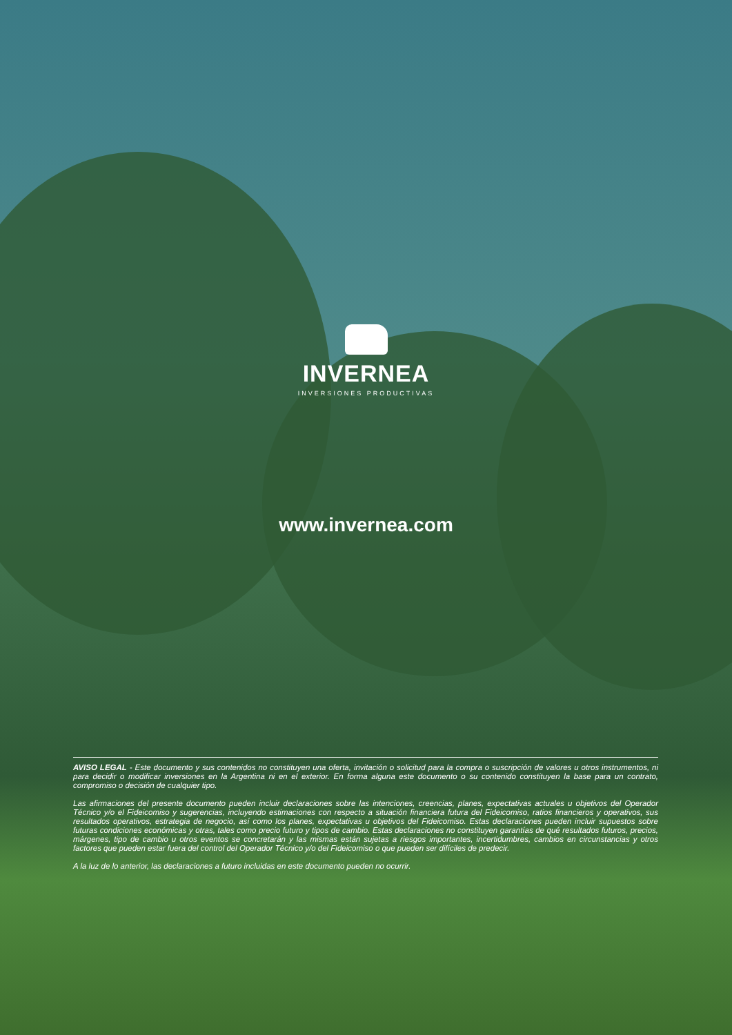INVERNEA
INVERSIONES PRODUCTIVAS
www.invernea.com
AVISO LEGAL - Este documento y sus contenidos no constituyen una oferta, invitación o solicitud para la compra o suscripción de valores u otros instrumentos, ni para decidir o modificar inversiones en la Argentina ni en el exterior. En forma alguna este documento o su contenido constituyen la base para un contrato, compromiso o decisión de cualquier tipo.
Las afirmaciones del presente documento pueden incluir declaraciones sobre las intenciones, creencias, planes, expectativas actuales u objetivos del Operador Técnico y/o el Fideicomiso y sugerencias, incluyendo estimaciones con respecto a situación financiera futura del Fideicomiso, ratios financieros y operativos, sus resultados operativos, estrategia de negocio, así como los planes, expectativas u objetivos del Fideicomiso. Estas declaraciones pueden incluir supuestos sobre futuras condiciones económicas y otras, tales como precio futuro y tipos de cambio. Estas declaraciones no constituyen garantías de qué resultados futuros, precios, márgenes, tipo de cambio u otros eventos se concretarán y las mismas están sujetas a riesgos importantes, incertidumbres, cambios en circunstancias y otros factores que pueden estar fuera del control del Operador Técnico y/o del Fideicomiso o que pueden ser difíciles de predecir.
A la luz de lo anterior, las declaraciones a futuro incluidas en este documento pueden no ocurrir.